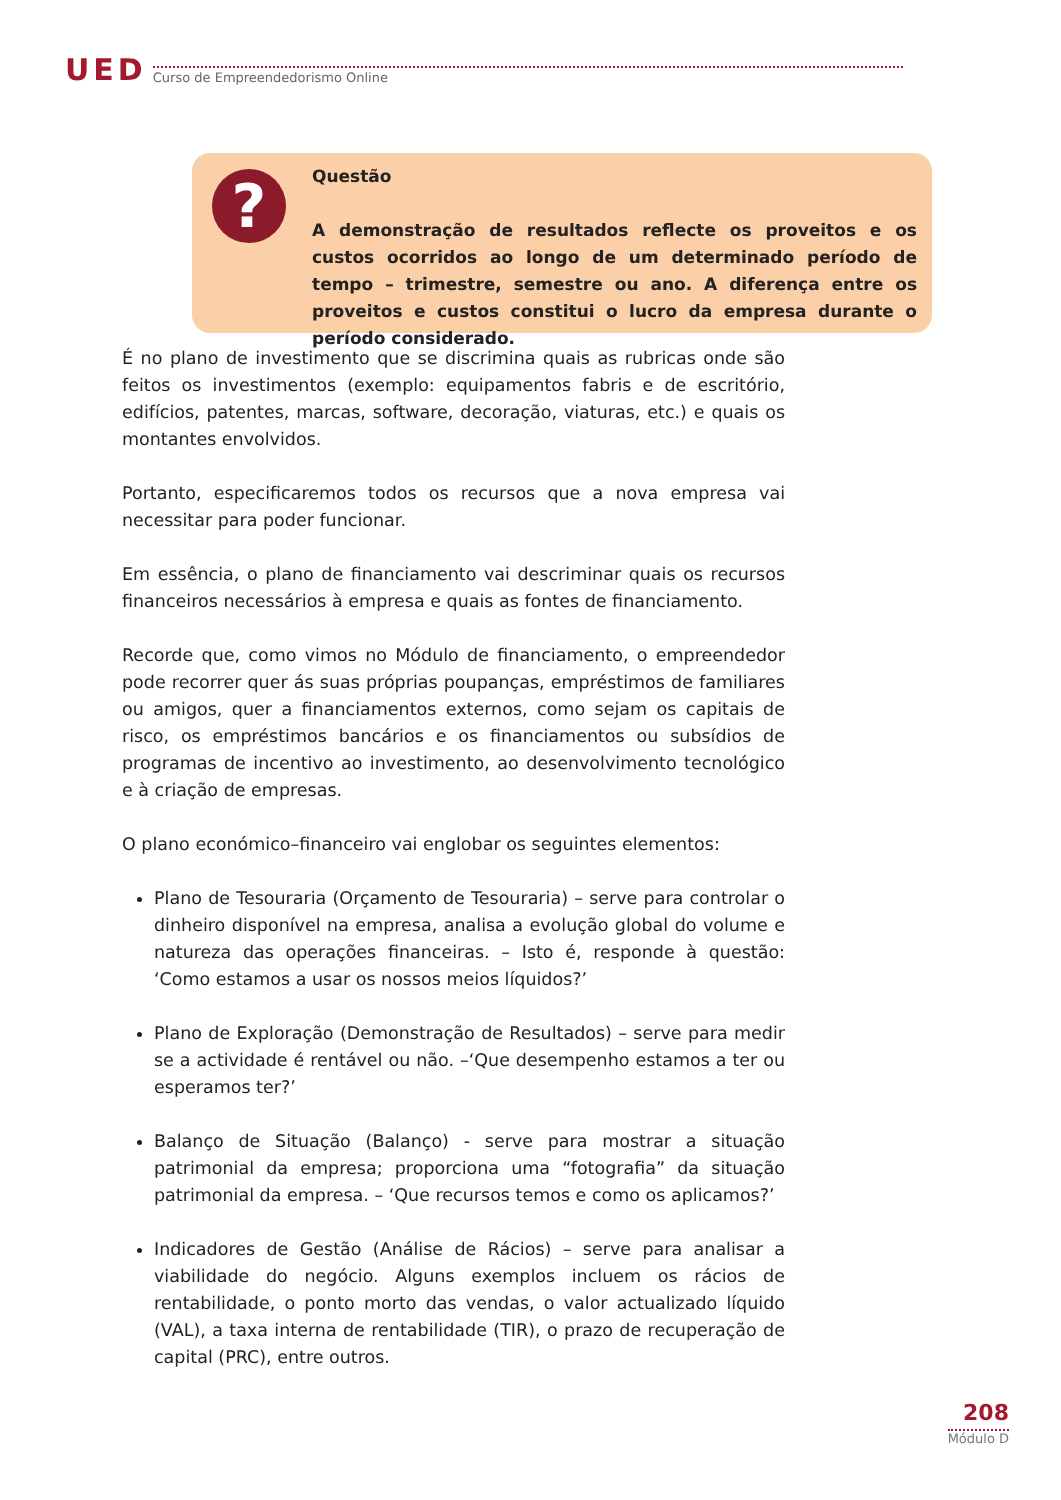UED Curso de Empreendedorismo Online
?
Questão
A demonstração de resultados reflecte os proveitos e os custos ocorridos ao longo de um determinado período de tempo – trimestre, semestre ou ano. A diferença entre os proveitos e custos constitui o lucro da empresa durante o período considerado.
É no plano de investimento que se discrimina quais as rubricas onde são feitos os investimentos (exemplo: equipamentos fabris e de escritório, edifícios, patentes, marcas, software, decoração, viaturas, etc.) e quais os montantes envolvidos.
Portanto, especificaremos todos os recursos que a nova empresa vai necessitar para poder funcionar.
Em essência, o plano de financiamento vai descriminar quais os recursos financeiros necessários à empresa e quais as fontes de financiamento.
Recorde que, como vimos no Módulo de financiamento, o empreendedor pode recorrer quer ás suas próprias poupanças, empréstimos de familiares ou amigos, quer a financiamentos externos, como sejam os capitais de risco, os empréstimos bancários e os financiamentos ou subsídios de programas de incentivo ao investimento, ao desenvolvimento tecnológico e à criação de empresas.
O plano económico–financeiro vai englobar os seguintes elementos:
Plano de Tesouraria (Orçamento de Tesouraria) – serve para controlar o dinheiro disponível na empresa, analisa a evolução global do volume e natureza das operações financeiras. – Isto é, responde à questão: ‘Como estamos a usar os nossos meios líquidos?’
Plano de Exploração (Demonstração de Resultados) – serve para medir se a actividade é rentável ou não. –‘Que desempenho estamos a ter ou esperamos ter?’
Balanço de Situação (Balanço) - serve para mostrar a situação patrimonial da empresa; proporciona uma “fotografia” da situação patrimonial da empresa. – ‘Que recursos temos e como os aplicamos?’
Indicadores de Gestão (Análise de Rácios) – serve para analisar a viabilidade do negócio. Alguns exemplos incluem os rácios de rentabilidade, o ponto morto das vendas, o valor actualizado líquido (VAL), a taxa interna de rentabilidade (TIR), o prazo de recuperação de capital (PRC), entre outros.
208
Módulo D